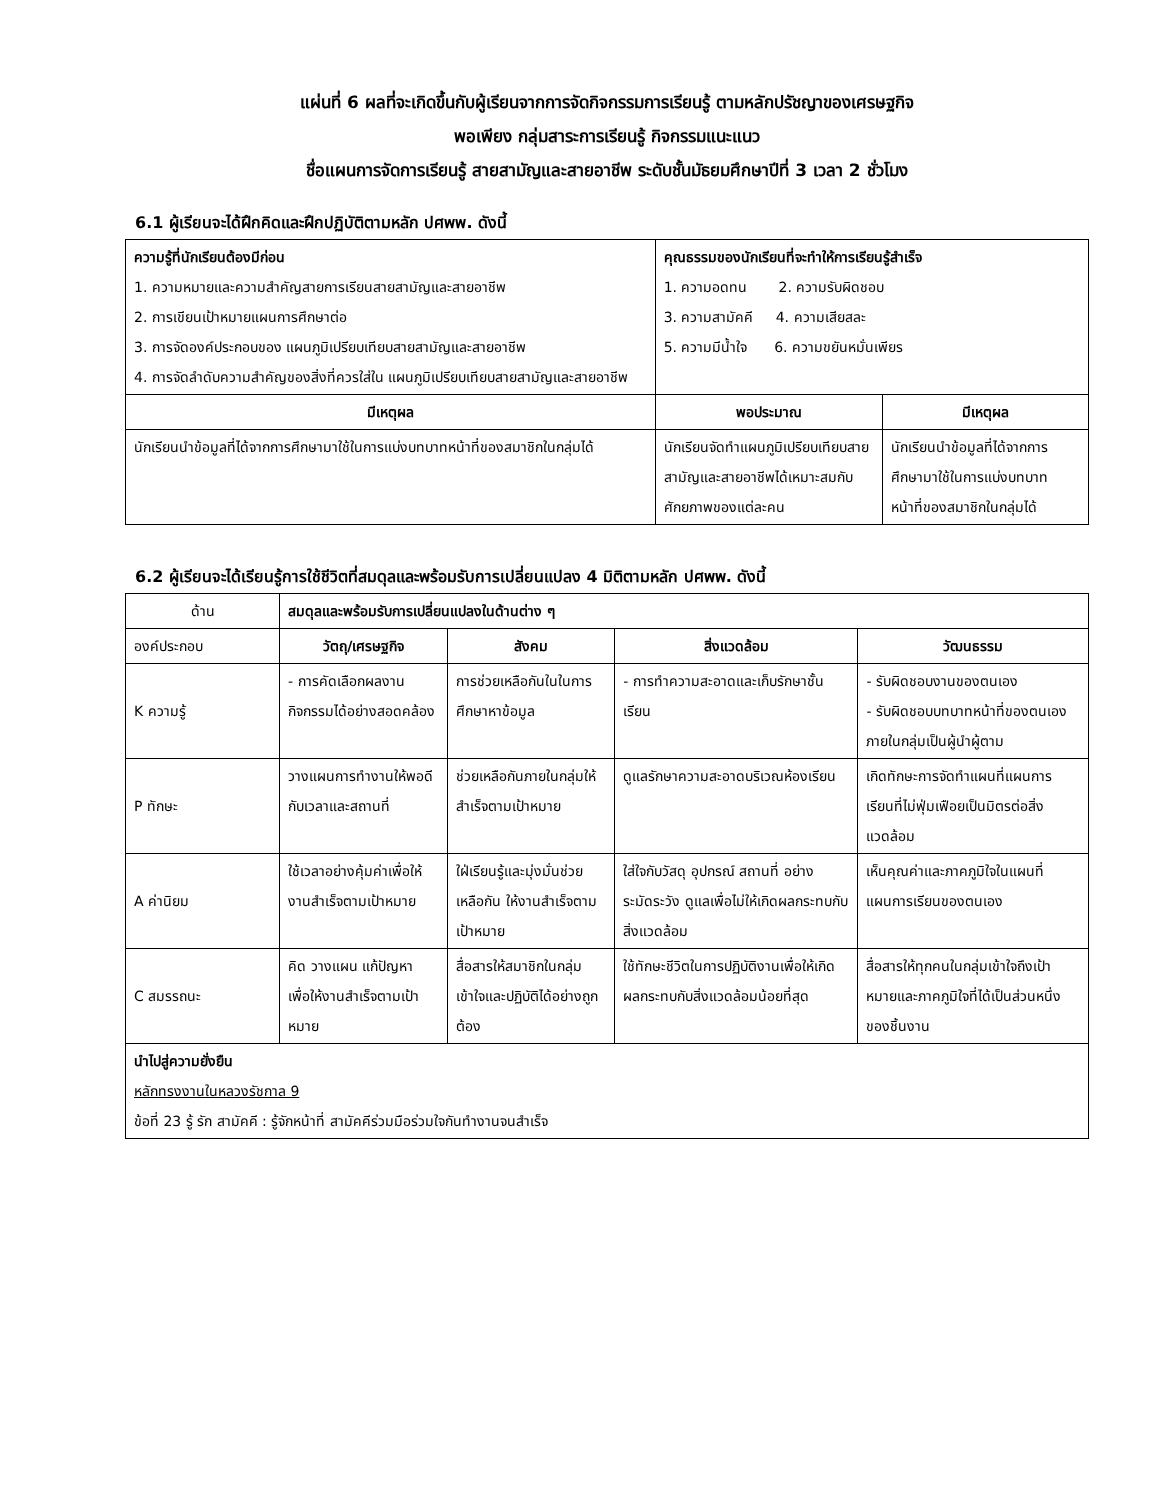แผ่นที่ 6 ผลที่จะเกิดขึ้นกับผู้เรียนจากการจัดกิจกรรมการเรียนรู้ ตามหลักปรัชญาของเศรษฐกิจ
พอเพียง กลุ่มสาระการเรียนรู้ กิจกรรมแนะแนว
ชื่อแผนการจัดการเรียนรู้ สายสามัญและสายอาชีพ ระดับชั้นมัธยมศึกษาปีที่ 3 เวลา 2 ชั่วโมง
6.1 ผู้เรียนจะได้ฝึกคิดและฝึกปฏิบัติตามหลัก ปศพพ. ดังนี้
| ความรู้ที่นักเรียนต้องมีก่อน 1. ความหมายและความสำคัญสายการเรียนสายสามัญและสายอาชีพ 2. การเขียนเป้าหมายแผนการศึกษาต่อ 3. การจัดองค์ประกอบของ แผนภูมิเปรียบเทียบสายสามัญและสายอาชีพ 4. การจัดลำดับความสำคัญของสิ่งที่ควรใส่ใน แผนภูมิเปรียบเทียบสายสามัญและสายอาชีพ | | คุณธรรมของนักเรียนที่จะทำให้การเรียนรู้สำเร็จ 1. ความอดทน 2. ความรับผิดชอบ 3. ความสามัคคี 4. ความเสียสละ 5. ความมีน้ำใจ 6. ความขยันหมั่นเพียร | |
| มีเหตุผล | พอประมาณ | | มีเหตุผล |
| นักเรียนนำข้อมูลที่ได้จากการศึกษามาใช้ในการแบ่งบทบาทหน้าที่ของสมาชิกในกลุ่มได้ | นักเรียนจัดทำแผนภูมิเปรียบเทียบสายสามัญและสายอาชีพได้เหมาะสมกับศักยภาพของแต่ละคน | | นักเรียนนำข้อมูลที่ได้จากการศึกษามาใช้ในการแบ่งบทบาทหน้าที่ของสมาชิกในกลุ่มได้ |
6.2 ผู้เรียนจะได้เรียนรู้การใช้ชีวิตที่สมดุลและพร้อมรับการเปลี่ยนแปลง 4 มิติตามหลัก ปศพพ. ดังนี้
| ด้าน | สมดุลและพร้อมรับการเปลี่ยนแปลงในด้านต่าง ๆ | | | |
| องค์ประกอบ | วัตถุ/เศรษฐกิจ | สังคม | สิ่งแวดล้อม | วัฒนธรรม |
| K ความรู้ | - การคัดเลือกผลงาน กิจกรรมได้อย่างสอดคล้อง | การช่วยเหลือกันในในการศึกษาหาข้อมูล | - การทำความสะอาดและเก็บรักษาชั้นเรียน | - รับผิดชอบงานของตนเอง - รับผิดชอบบทบาทหน้าที่ของตนเองภายในกลุ่มเป็นผู้นำผู้ตาม |
| P ทักษะ | วางแผนการทำงานให้พอดีกับเวลาและสถานที่ | ช่วยเหลือกันภายในกลุ่มให้สำเร็จตามเป้าหมาย | ดูแลรักษาความสะอาดบริเวณห้องเรียน | เกิดทักษะการจัดทำแผนที่แผนการเรียนที่ไม่ฟุ่มเฟือยเป็นมิตรต่อสิ่งแวดล้อม |
| A ค่านิยม | ใช้เวลาอย่างคุ้มค่าเพื่อให้งานสำเร็จตามเป้าหมาย | ใฝ่เรียนรู้และมุ่งมั่นช่วยเหลือกัน ให้งานสำเร็จตามเป้าหมาย | ใส่ใจกับวัสดุ อุปกรณ์ สถานที่ อย่างระมัดระวัง ดูแลเพื่อไม่ให้เกิดผลกระทบกับสิ่งแวดล้อม | เห็นคุณค่าและภาคภูมิใจในแผนที่แผนการเรียนของตนเอง |
| C สมรรถนะ | คิด วางแผน แก้ปัญหา เพื่อให้งานสำเร็จตามเป้าหมาย | สื่อสารให้สมาชิกในกลุ่มเข้าใจและปฏิบัติได้อย่างถูกต้อง | ใช้ทักษะชีวิตในการปฏิบัติงานเพื่อให้เกิดผลกระทบกับสิ่งแวดล้อมน้อยที่สุด | สื่อสารให้ทุกคนในกลุ่มเข้าใจถึงเป้าหมายและภาคภูมิใจที่ได้เป็นส่วนหนึ่งของชิ้นงาน |
| นำไปสู่ความยั่งยืน หลักทรงงานในหลวงรัชกาล 9 ข้อที่ 23 รู้ รัก สามัคคี : รู้จักหน้าที่ สามัคคีร่วมมือร่วมใจกันทำงานจนสำเร็จ | | | | |